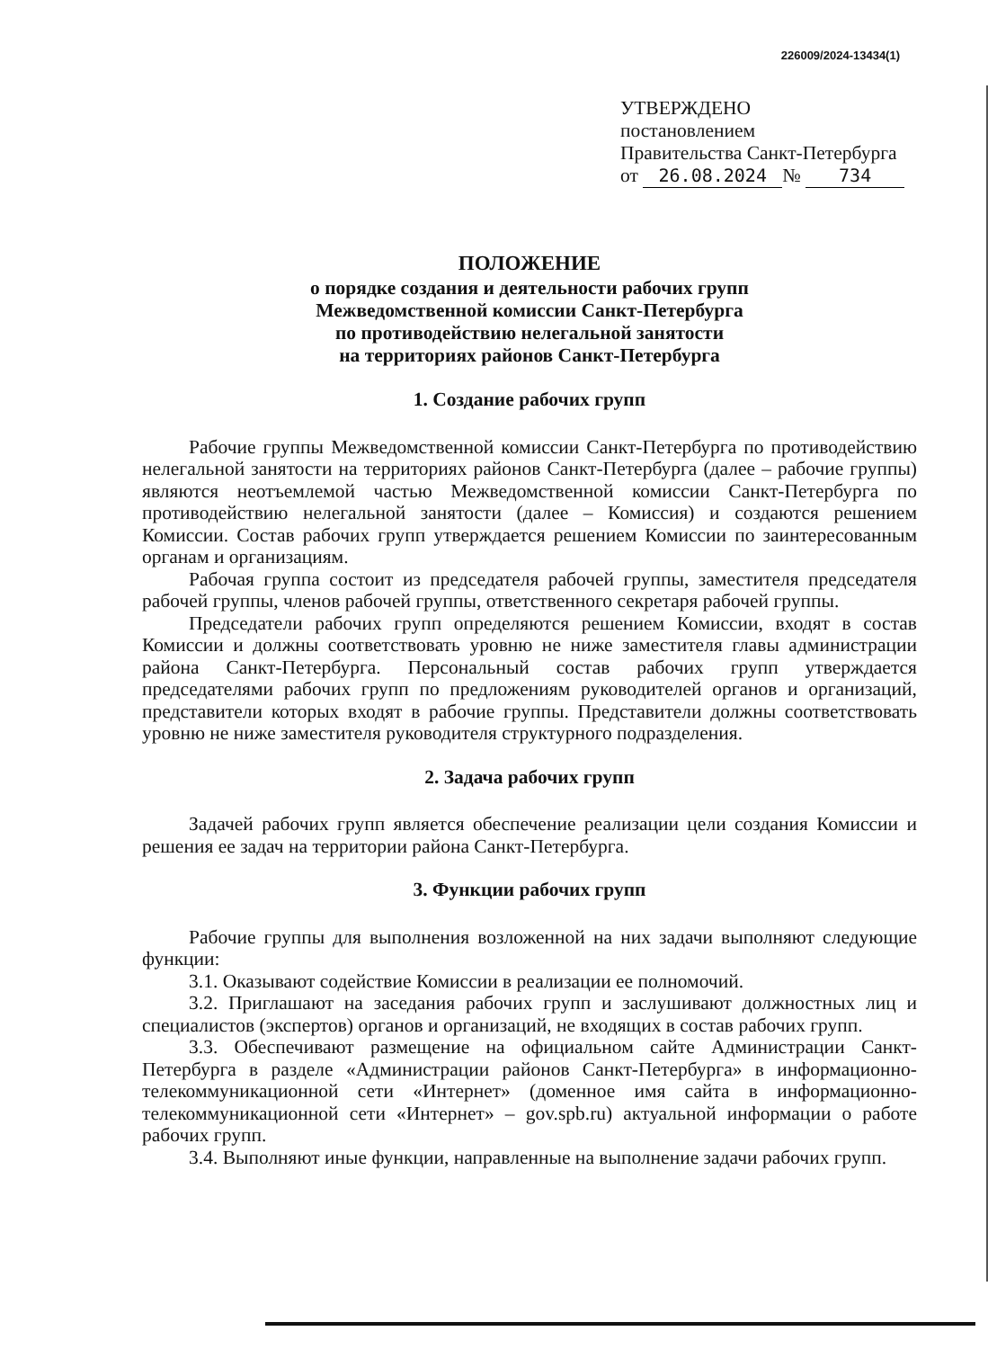226009/2024-13434(1)
УТВЕРЖДЕНО
постановлением
Правительства Санкт-Петербурга
от 26.08.2024 № 734
ПОЛОЖЕНИЕ
о порядке создания и деятельности рабочих групп
Межведомственной комиссии Санкт-Петербурга
по противодействию нелегальной занятости
на территориях районов Санкт-Петербурга
1. Создание рабочих групп
Рабочие группы Межведомственной комиссии Санкт-Петербурга по противодействию нелегальной занятости на территориях районов Санкт-Петербурга (далее – рабочие группы) являются неотъемлемой частью Межведомственной комиссии Санкт-Петербурга по противодействию нелегальной занятости (далее – Комиссия) и создаются решением Комиссии. Состав рабочих групп утверждается решением Комиссии по заинтересованным органам и организациям.
Рабочая группа состоит из председателя рабочей группы, заместителя председателя рабочей группы, членов рабочей группы, ответственного секретаря рабочей группы.
Председатели рабочих групп определяются решением Комиссии, входят в состав Комиссии и должны соответствовать уровню не ниже заместителя главы администрации района Санкт-Петербурга. Персональный состав рабочих групп утверждается председателями рабочих групп по предложениям руководителей органов и организаций, представители которых входят в рабочие группы. Представители должны соответствовать уровню не ниже заместителя руководителя структурного подразделения.
2. Задача рабочих групп
Задачей рабочих групп является обеспечение реализации цели создания Комиссии и решения ее задач на территории района Санкт-Петербурга.
3. Функции рабочих групп
Рабочие группы для выполнения возложенной на них задачи выполняют следующие функции:
3.1. Оказывают содействие Комиссии в реализации ее полномочий.
3.2. Приглашают на заседания рабочих групп и заслушивают должностных лиц и специалистов (экспертов) органов и организаций, не входящих в состав рабочих групп.
3.3. Обеспечивают размещение на официальном сайте Администрации Санкт-Петербурга в разделе «Администрации районов Санкт-Петербурга» в информационно-телекоммуникационной сети «Интернет» (доменное имя сайта в информационно-телекоммуникационной сети «Интернет» – gov.spb.ru) актуальной информации о работе рабочих групп.
3.4. Выполняют иные функции, направленные на выполнение задачи рабочих групп.